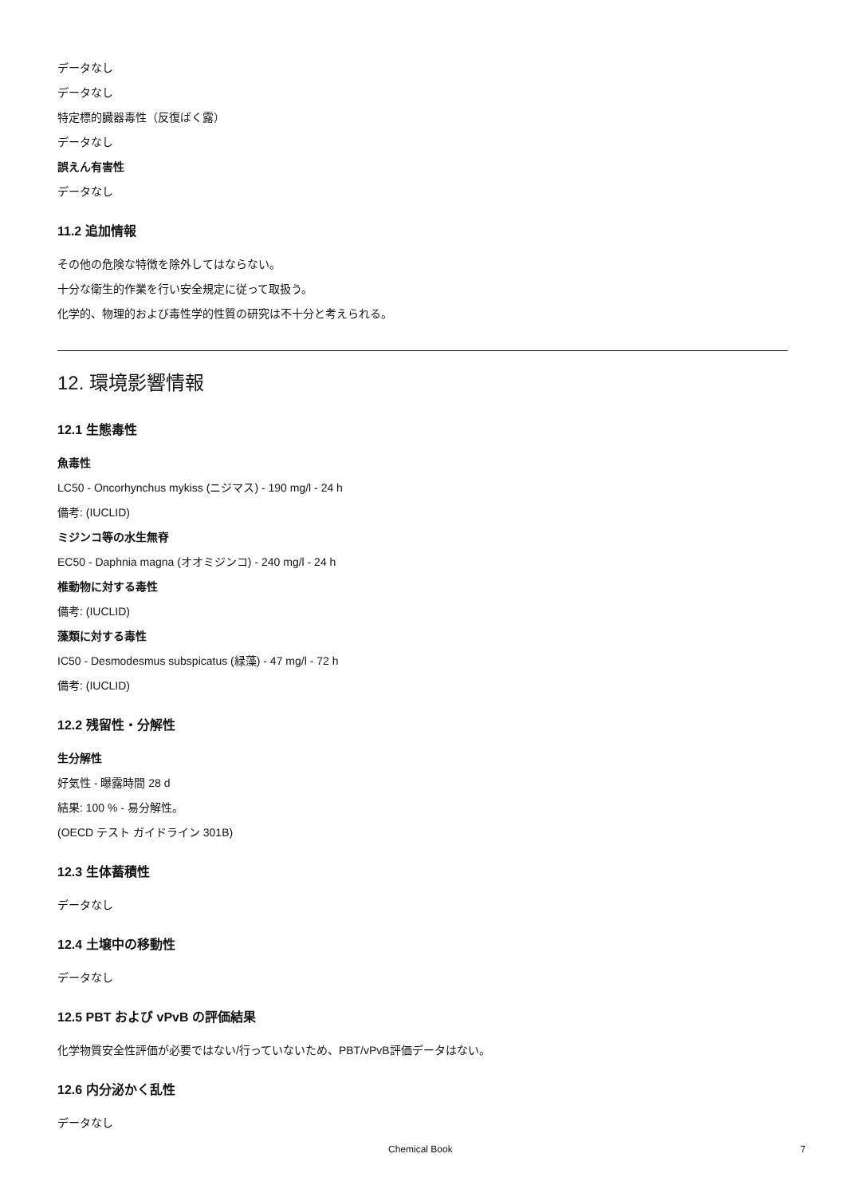データなし
データなし
特定標的臓器毒性（反復ばく露）
データなし
誤えん有害性
データなし
11.2 追加情報
その他の危険な特徴を除外してはならない。
十分な衛生的作業を行い安全規定に従って取扱う。
化学的、物理的および毒性学的性質の研究は不十分と考えられる。
12. 環境影響情報
12.1 生態毒性
魚毒性
LC50 - Oncorhynchus mykiss (ニジマス) - 190 mg/l - 24 h
備考: (IUCLID)
ミジンコ等の水生無脊
EC50 - Daphnia magna (オオミジンコ) - 240 mg/l - 24 h
椎動物に対する毒性
備考: (IUCLID)
藻類に対する毒性
IC50 - Desmodesmus subspicatus (緑藻) - 47 mg/l - 72 h
備考: (IUCLID)
12.2 残留性・分解性
生分解性
好気性 - 曝露時間 28 d
結果: 100 % - 易分解性。
(OECD テスト ガイドライン 301B)
12.3 生体蓄積性
データなし
12.4 土壌中の移動性
データなし
12.5 PBT および vPvB の評価結果
化学物質安全性評価が必要ではない/行っていないため、PBT/vPvB評価データはない。
12.6 内分泌かく乱性
データなし
Chemical Book 7